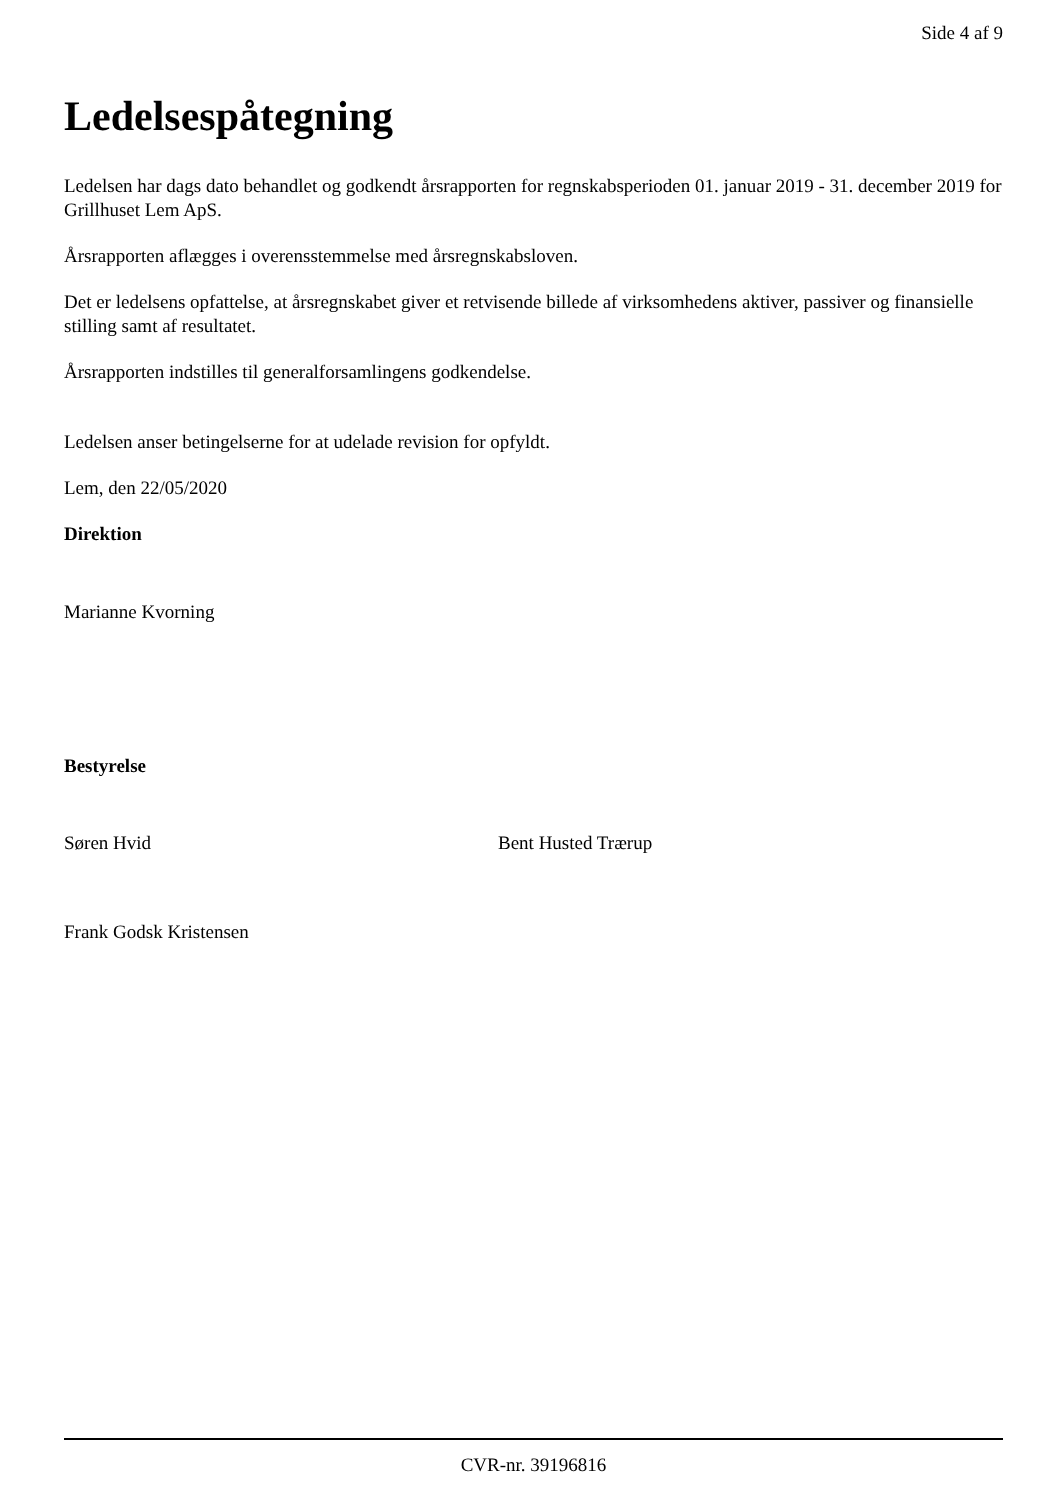Side 4 af 9
Ledelsespåtegning
Ledelsen har dags dato behandlet og godkendt årsrapporten for regnskabsperioden 01. januar 2019 - 31. december 2019 for Grillhuset Lem ApS.
Årsrapporten aflægges i overensstemmelse med årsregnskabsloven.
Det er ledelsens opfattelse, at årsregnskabet giver et retvisende billede af virksomhedens aktiver, passiver og finansielle stilling samt af resultatet.
Årsrapporten indstilles til generalforsamlingens godkendelse.
Ledelsen anser betingelserne for at udelade revision for opfyldt.
Lem, den 22/05/2020
Direktion
Marianne Kvorning
Bestyrelse
Søren Hvid Bent Husted Trærup
Frank Godsk Kristensen
CVR-nr. 39196816